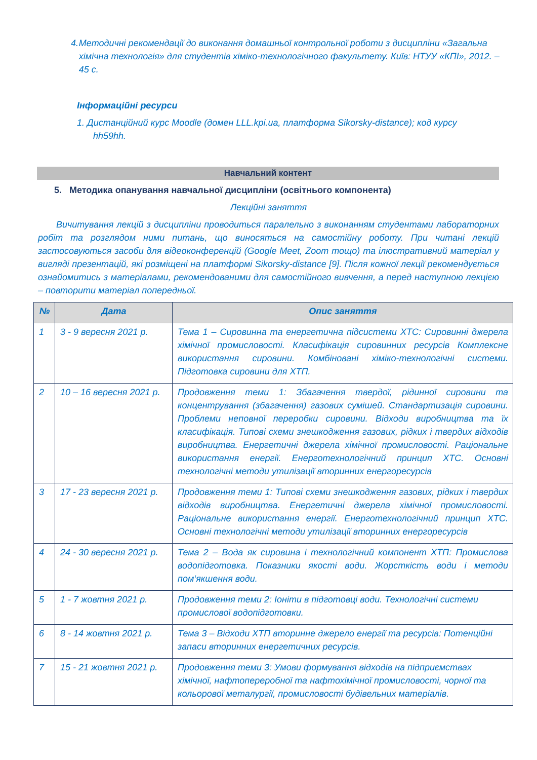4. Методичні рекомендації до виконання домашньої контрольної роботи з дисципліни «Загальна хімічна технологія» для студентів хіміко-технологічного факультету. Київ: НТУУ «КПІ», 2012. – 45 с.
Інформаційні ресурси
1. Дистанційний курс Moodle (домен LLL.kpi.ua, платформа Sikorsky-distance); код курсу
hh59hh.
Навчальний контент
5. Методика опанування навчальної дисципліни (освітнього компонента)
Лекційні заняття
Вичитування лекцій з дисципліни проводиться паралельно з виконанням студентами лабораторних робіт та розглядом ними питань, що виносяться на самостійну роботу. При читані лекцій застосовуються засоби для відеоконференцій (Google Meet, Zoom тощо) та ілюстративний матеріал у вигляді презентацій, які розміщені на платформі Sikorsky-distance [9]. Після кожної лекції рекомендується ознайомитись з матеріалами, рекомендованими для самостійного вивчення, а перед наступною лекцією – повторити матеріал попередньої.
| № | Дата | Опис заняття |
| --- | --- | --- |
| 1 | 3 - 9 вересня 2021 р. | Тема 1 – Сировинна та енергетична підсистеми ХТС: Сировинні джерела хімічної промисловості. Класифікація сировинних ресурсів Комплексне використання сировини. Комбіновані хіміко-технологічні системи. Підготовка сировини для ХТП. |
| 2 | 10 – 16 вересня 2021 р. | Продовження теми 1: Збагачення твердої, рідинної сировини та концентрування (збагачення) газових сумішей. Стандартизація сировини. Проблеми неповної переробки сировини. Відходи виробництва та їх класифікація. Типові схеми знешкодження газових, рідких і твердих відходів виробництва. Енергетичні джерела хімічної промисловості. Раціональне використання енергії. Енерготехнологічний принцип ХТС. Основні технологічні методи утилізації вторинних енергоресурсів |
| 3 | 17 - 23 вересня 2021 р. | Продовження теми 1: Типові схеми знешкодження газових, рідких і твердих відходів виробництва. Енергетичні джерела хімічної промисловості. Раціональне використання енергії. Енерготехнологічний принцип ХТС. Основні технологічні методи утилізації вторинних енергоресурсів |
| 4 | 24 - 30 вересня 2021 р. | Тема 2 – Вода як сировина і технологічний компонент ХТП: Промислова водопідготовка. Показники якості води. Жорсткість води і методи пом‘якшення води. |
| 5 | 1 - 7 жовтня 2021 р. | Продовження теми 2: Іоніти в підготовці води. Технологічні системи промислової водопідготовки. |
| 6 | 8 - 14 жовтня 2021 р. | Тема 3 – Відходи ХТП вторинне джерело енергії та ресурсів: Потенційні запаси вторинних енергетичних ресурсів. |
| 7 | 15 - 21 жовтня 2021 р. | Продовження теми 3: Умови формування відходів на підприємствах хімічної, нафтопереробної та нафтохімічної промисловості, чорної та кольорової металургії, промисловості будівельних матеріалів. |